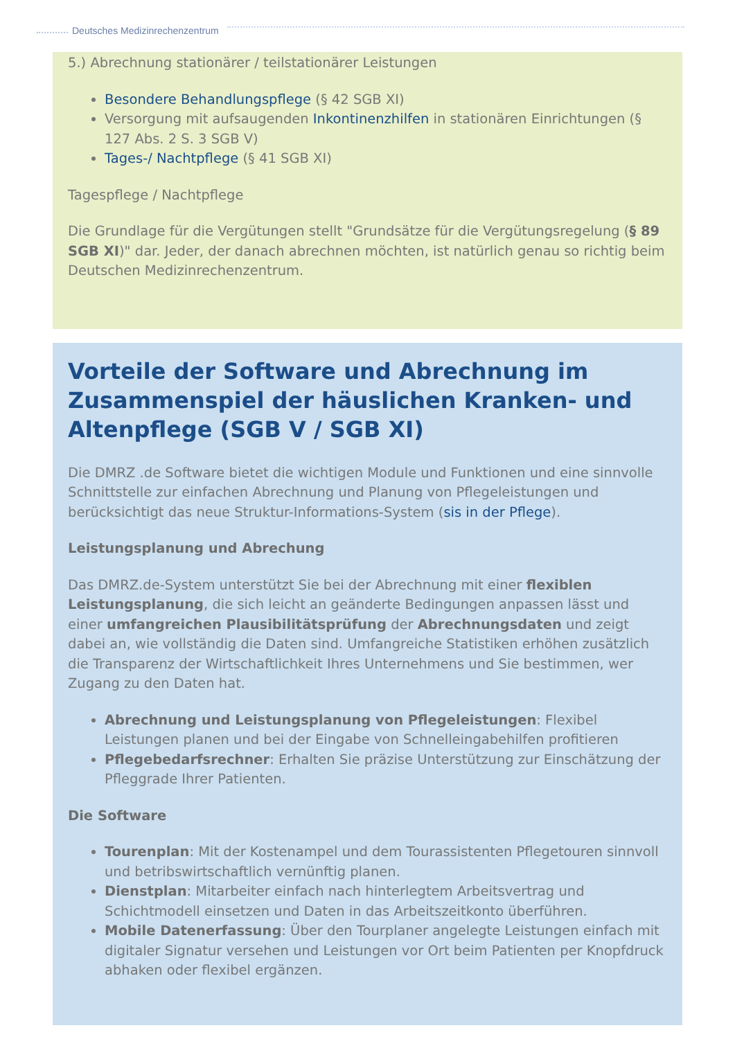Deutsches Medizinrechenzentrum
5.) Abrechnung stationärer / teilstationärer Leistungen
Besondere Behandlungspflege (§ 42 SGB XI)
Versorgung mit aufsaugenden Inkontinenzhilfen in stationären Einrichtungen (§ 127 Abs. 2 S. 3 SGB V)
Tages-/ Nachtpflege (§ 41 SGB XI)
Tagespflege / Nachtpflege
Die Grundlage für die Vergütungen stellt "Grundsätze für die Vergütungsregelung (§ 89 SGB XI)" dar. Jeder, der danach abrechnen möchten, ist natürlich genau so richtig beim Deutschen Medizinrechenzentrum.
Vorteile der Software und Abrechnung im Zusammenspiel der häuslichen Kranken- und Altenpflege (SGB V / SGB XI)
Die DMRZ .de Software bietet die wichtigen Module und Funktionen und eine sinnvolle Schnittstelle zur einfachen Abrechnung und Planung von Pflegeleistungen und berücksichtigt das neue Struktur-Informations-System (sis in der Pflege).
Leistungsplanung und Abrechung
Das DMRZ.de-System unterstützt Sie bei der Abrechnung mit einer flexiblen Leistungsplanung, die sich leicht an geänderte Bedingungen anpassen lässt und einer umfangreichen Plausibilitätsprüfung der Abrechnungsdaten und zeigt dabei an, wie vollständig die Daten sind. Umfangreiche Statistiken erhöhen zusätzlich die Transparenz der Wirtschaftlichkeit Ihres Unternehmens und Sie bestimmen, wer Zugang zu den Daten hat.
Abrechnung und Leistungsplanung von Pflegeleistungen: Flexibel Leistungen planen und bei der Eingabe von Schnelleingabehilfen profitieren
Pflegebedarfsrechner: Erhalten Sie präzise Unterstützung zur Einschätzung der Pfleggrade Ihrer Patienten.
Die Software
Tourenplan: Mit der Kostenampel und dem Tourassistenten Pflegetouren sinnvoll und betribswirtschaftlich vernünftig planen.
Dienstplan: Mitarbeiter einfach nach hinterlegtem Arbeitsvertrag und Schichtmodell einsetzen und Daten in das Arbeitszeitkonto überführen.
Mobile Datenerfassung: Über den Tourplaner angelegte Leistungen einfach mit digitaler Signatur versehen und Leistungen vor Ort beim Patienten per Knopfdruck abhaken oder flexibel ergänzen.